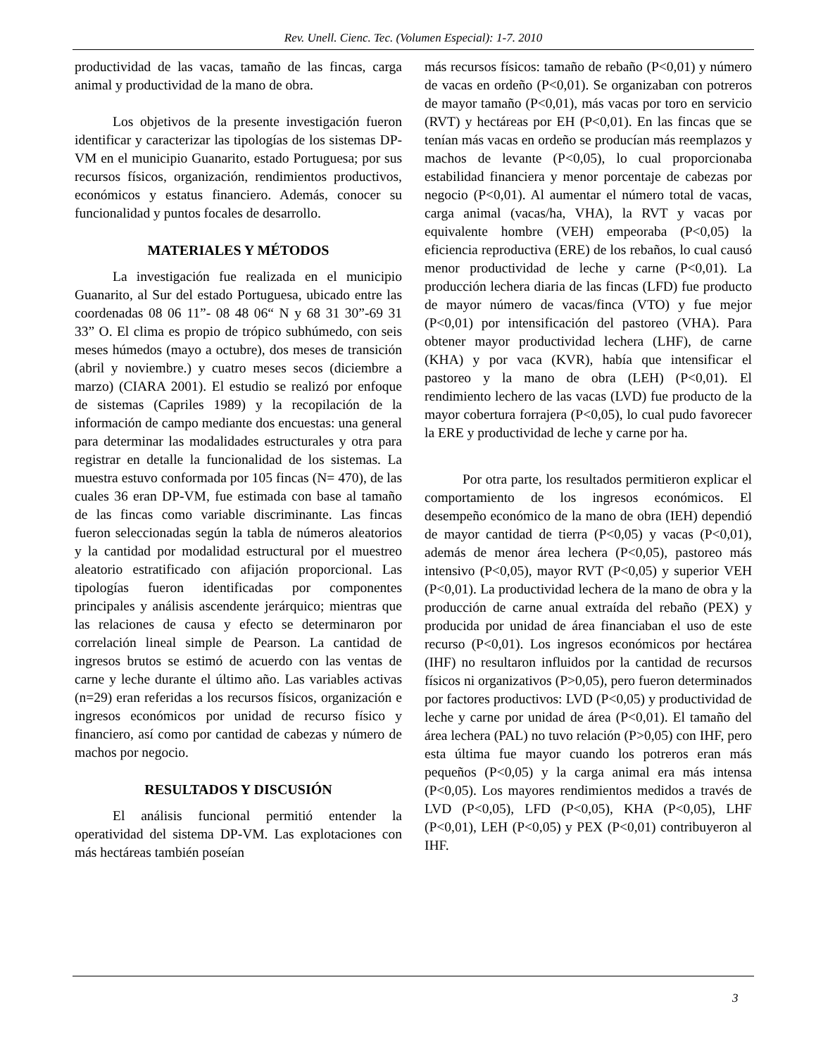Rev. Unell. Cienc. Tec. (Volumen Especial): 1-7. 2010
productividad de las vacas, tamaño de las fincas, carga animal y productividad de la mano de obra.
Los objetivos de la presente investigación fueron identificar y caracterizar las tipologías de los sistemas DP-VM en el municipio Guanarito, estado Portuguesa; por sus recursos físicos, organización, rendimientos productivos, económicos y estatus financiero. Además, conocer su funcionalidad y puntos focales de desarrollo.
MATERIALES Y MÉTODOS
La investigación fue realizada en el municipio Guanarito, al Sur del estado Portuguesa, ubicado entre las coordenadas 08 06 11”- 08 48 06“ N y 68 31 30”-69 31 33” O. El clima es propio de trópico subhúmedo, con seis meses húmedos (mayo a octubre), dos meses de transición (abril y noviembre.) y cuatro meses secos (diciembre a marzo) (CIARA 2001). El estudio se realizó por enfoque de sistemas (Capriles 1989) y la recopilación de la información de campo mediante dos encuestas: una general para determinar las modalidades estructurales y otra para registrar en detalle la funcionalidad de los sistemas. La muestra estuvo conformada por 105 fincas (N= 470), de las cuales 36 eran DP-VM, fue estimada con base al tamaño de las fincas como variable discriminante. Las fincas fueron seleccionadas según la tabla de números aleatorios y la cantidad por modalidad estructural por el muestreo aleatorio estratificado con afijación proporcional. Las tipologías fueron identificadas por componentes principales y análisis ascendente jerárquico; mientras que las relaciones de causa y efecto se determinaron por correlación lineal simple de Pearson. La cantidad de ingresos brutos se estimó de acuerdo con las ventas de carne y leche durante el último año. Las variables activas (n=29) eran referidas a los recursos físicos, organización e ingresos económicos por unidad de recurso físico y financiero, así como por cantidad de cabezas y número de machos por negocio.
RESULTADOS Y DISCUSIÓN
El análisis funcional permitió entender la operatividad del sistema DP-VM. Las explotaciones con más hectáreas también poseían
más recursos físicos: tamaño de rebaño (P<0,01) y número de vacas en ordeño (P<0,01). Se organizaban con potreros de mayor tamaño (P<0,01), más vacas por toro en servicio (RVT) y hectáreas por EH (P<0,01). En las fincas que se tenían más vacas en ordeño se producían más reemplazos y machos de levante (P<0,05), lo cual proporcionaba estabilidad financiera y menor porcentaje de cabezas por negocio (P<0,01). Al aumentar el número total de vacas, carga animal (vacas/ha, VHA), la RVT y vacas por equivalente hombre (VEH) empeoraba (P<0,05) la eficiencia reproductiva (ERE) de los rebaños, lo cual causó menor productividad de leche y carne (P<0,01). La producción lechera diaria de las fincas (LFD) fue producto de mayor número de vacas/finca (VTO) y fue mejor (P<0,01) por intensificación del pastoreo (VHA). Para obtener mayor productividad lechera (LHF), de carne (KHA) y por vaca (KVR), había que intensificar el pastoreo y la mano de obra (LEH) (P<0,01). El rendimiento lechero de las vacas (LVD) fue producto de la mayor cobertura forrajera (P<0,05), lo cual pudo favorecer la ERE y productividad de leche y carne por ha.
Por otra parte, los resultados permitieron explicar el comportamiento de los ingresos económicos. El desempeño económico de la mano de obra (IEH) dependió de mayor cantidad de tierra (P<0,05) y vacas (P<0,01), además de menor área lechera (P<0,05), pastoreo más intensivo (P<0,05), mayor RVT (P<0,05) y superior VEH (P<0,01). La productividad lechera de la mano de obra y la producción de carne anual extraída del rebaño (PEX) y producida por unidad de área financiaban el uso de este recurso (P<0,01). Los ingresos económicos por hectárea (IHF) no resultaron influidos por la cantidad de recursos físicos ni organizativos (P>0,05), pero fueron determinados por factores productivos: LVD (P<0,05) y productividad de leche y carne por unidad de área (P<0,01). El tamaño del área lechera (PAL) no tuvo relación (P>0,05) con IHF, pero esta última fue mayor cuando los potreros eran más pequeños (P<0,05) y la carga animal era más intensa (P<0,05). Los mayores rendimientos medidos a través de LVD (P<0,05), LFD (P<0,05), KHA (P<0,05), LHF (P<0,01), LEH (P<0,05) y PEX (P<0,01) contribuyeron al IHF.
3